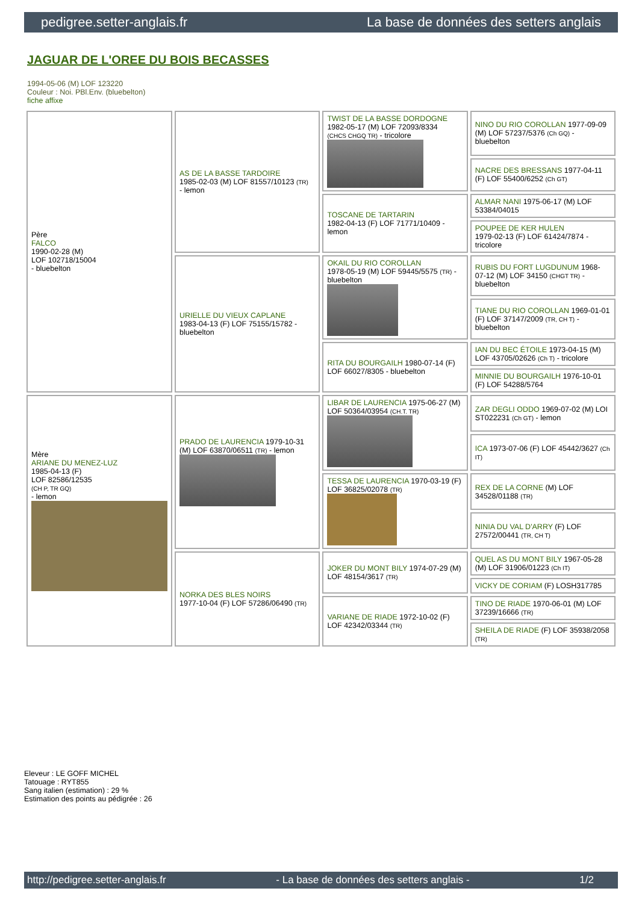pedigree.setter-anglais.fr La base de données des setters anglais
JAGUAR DE L'OREE DU BOIS BECASSES
1994-05-06 (M) LOF 123220
Couleur : Noi. PBl.Env. (bluebelton)
fiche affixe
| Père FALCO 1990-02-28 (M) LOF 102718/15004 - bluebelton | AS DE LA BASSE TARDOIRE 1985-02-03 (M) LOF 81557/10123 (TR) - lemon | TWIST DE LA BASSE DORDOGNE 1982-05-17 (M) LOF 72093/8334 (CHCS CHGQ TR) - tricolore | NINO DU RIO COROLLAN 1977-09-09 (M) LOF 57237/5376 (Ch GQ) - bluebelton |
| | | | NACRE DES BRESSANS 1977-04-11 (F) LOF 55400/6252 (Ch GT) |
| | | TOSCANE DE TARTARIN 1982-04-13 (F) LOF 71771/10409 - lemon | ALMAR NANI 1975-06-17 (M) LOF 53384/04015 |
| | | | POUPEE DE KER HULEN 1979-02-13 (F) LOF 61424/7874 - tricolore |
| | URIELLE DU VIEUX CAPLANE 1983-04-13 (F) LOF 75155/15782 - bluebelton | OKAIL DU RIO COROLLAN 1978-05-19 (M) LOF 59445/5575 (TR) - bluebelton | RUBIS DU FORT LUGDUNUM 1968-07-12 (M) LOF 34150 (CHGT TR) - bluebelton |
| | | | TIANE DU RIO COROLLAN 1969-01-01 (F) LOF 37147/2009 (TR, CH T) - bluebelton |
| | | RITA DU BOURGAILH 1980-07-14 (F) LOF 66027/8305 - bluebelton | IAN DU BEC ÉTOILE 1973-04-15 (M) LOF 43705/02626 (Ch T) - tricolore |
| | | | MINNIE DU BOURGAILH 1976-10-01 (F) LOF 54288/5764 |
| Mère ARIANE DU MENEZ-LUZ 1985-04-13 (F) LOF 82586/12535 (CH P, TR GQ) - lemon | PRADO DE LAURENCIA 1979-10-31 (M) LOF 63870/06511 (TR) - lemon | LIBAR DE LAURENCIA 1975-06-27 (M) LOF 50364/03954 (CH.T. TR) | ZAR DEGLI ODDO 1969-07-02 (M) LOI ST022231 (Ch GT) - lemon |
| | | | ICA 1973-07-06 (F) LOF 45442/3627 (Ch IT) |
| | | TESSA DE LAURENCIA 1970-03-19 (F) LOF 36825/02078 (TR) | REX DE LA CORNE (M) LOF 34528/01188 (TR) |
| | | | NINIA DU VAL D'ARRY (F) LOF 27572/00441 (TR, CH T) |
| | NORKA DES BLES NOIRS 1977-10-04 (F) LOF 57286/06490 (TR) | JOKER DU MONT BILY 1974-07-29 (M) LOF 48154/3617 (TR) | QUEL AS DU MONT BILY 1967-05-28 (M) LOF 31906/01223 (Ch IT) |
| | | | VICKY DE CORIAM (F) LOSH317785 |
| | | VARIANE DE RIADE 1972-10-02 (F) LOF 42342/03344 (TR) | TINO DE RIADE 1970-06-01 (M) LOF 37239/16666 (TR) |
| | | | SHEILA DE RIADE (F) LOF 35938/2058 (TR) |
Eleveur : LE GOFF MICHEL
Tatouage : RYT855
Sang italien (estimation) : 29 %
Estimation des points au pédigrée : 26
http://pedigree.setter-anglais.fr - La base de données des setters anglais - 1/2